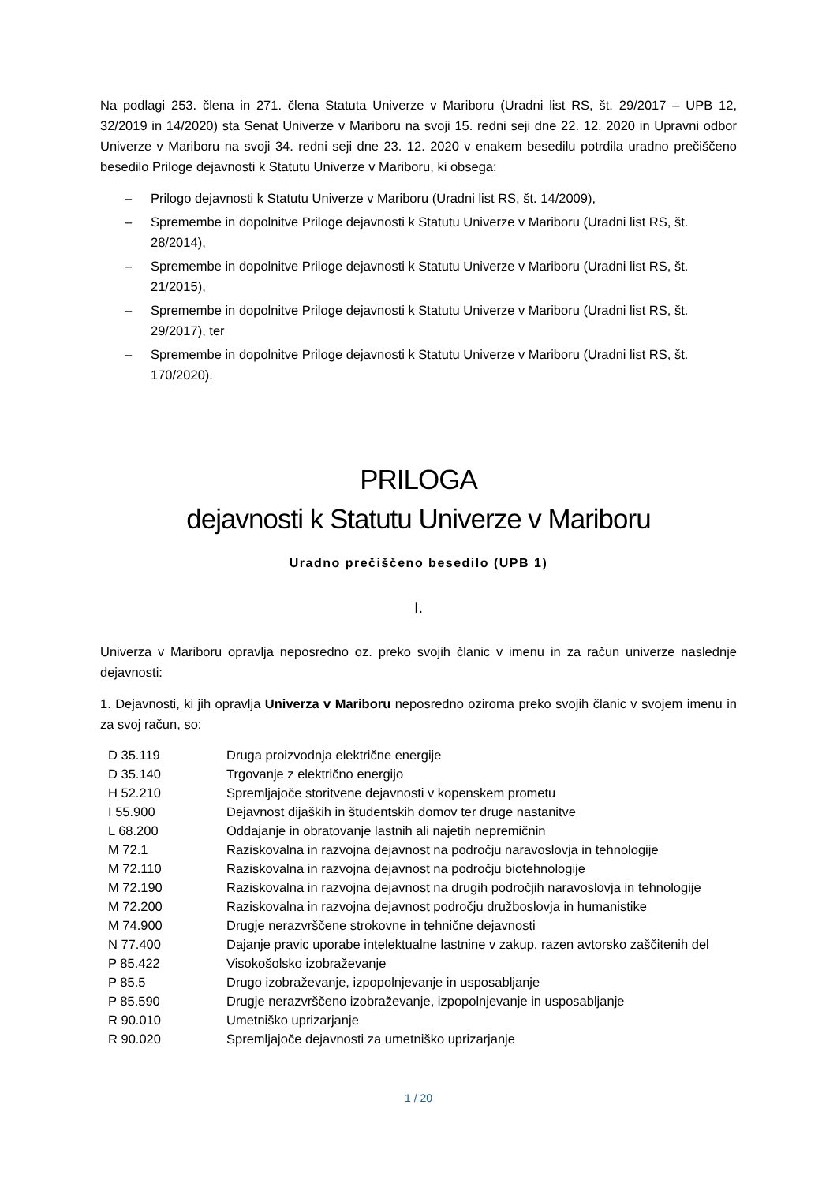Na podlagi 253. člena in 271. člena Statuta Univerze v Mariboru (Uradni list RS, št. 29/2017 – UPB 12, 32/2019 in 14/2020) sta Senat Univerze v Mariboru na svoji 15. redni seji dne 22. 12. 2020 in Upravni odbor Univerze v Mariboru na svoji 34. redni seji dne 23. 12. 2020 v enakem besedilu potrdila uradno prečiščeno besedilo Priloge dejavnosti k Statutu Univerze v Mariboru, ki obsega:
– Prilogo dejavnosti k Statutu Univerze v Mariboru (Uradni list RS, št. 14/2009),
– Spremembe in dopolnitve Priloge dejavnosti k Statutu Univerze v Mariboru (Uradni list RS, št. 28/2014),
– Spremembe in dopolnitve Priloge dejavnosti k Statutu Univerze v Mariboru (Uradni list RS, št. 21/2015),
– Spremembe in dopolnitve Priloge dejavnosti k Statutu Univerze v Mariboru (Uradni list RS, št. 29/2017), ter
– Spremembe in dopolnitve Priloge dejavnosti k Statutu Univerze v Mariboru (Uradni list RS, št. 170/2020).
PRILOGA
dejavnosti k Statutu Univerze v Mariboru
Uradno prečiščeno besedilo (UPB 1)
I.
Univerza v Mariboru opravlja neposredno oz. preko svojih članic v imenu in za račun univerze naslednje dejavnosti:
1. Dejavnosti, ki jih opravlja Univerza v Mariboru neposredno oziroma preko svojih članic v svojem imenu in za svoj račun, so:
| D 35.119 | Druga proizvodnja električne energije |
| D 35.140 | Trgovanje z električno energijo |
| H 52.210 | Spremljajoče storitvene dejavnosti v kopenskem prometu |
| I 55.900 | Dejavnost dijaških in študentskih domov ter druge nastanitve |
| L 68.200 | Oddajanje in obratovanje lastnih ali najetih nepremičnin |
| M 72.1 | Raziskovalna in razvojna dejavnost na področju naravoslovja in tehnologije |
| M 72.110 | Raziskovalna in razvojna dejavnost na področju biotehnologije |
| M 72.190 | Raziskovalna in razvojna dejavnost na drugih področjih naravoslovja in tehnologije |
| M 72.200 | Raziskovalna in razvojna dejavnost področju družboslovja in humanistike |
| M 74.900 | Drugje nerazvrščene strokovne in tehnične dejavnosti |
| N 77.400 | Dajanje pravic uporabe intelektualne lastnine v zakup, razen avtorsko zaščitenih del |
| P 85.422 | Visokošolsko izobraževanje |
| P 85.5 | Drugo izobraževanje, izpopolnjevanje in usposabljanje |
| P 85.590 | Drugje nerazvrščeno izobraževanje, izpopolnjevanje in usposabljanje |
| R 90.010 | Umetniško uprizarjanje |
| R 90.020 | Spremljajoče dejavnosti za umetniško uprizarjanje |
1 / 20